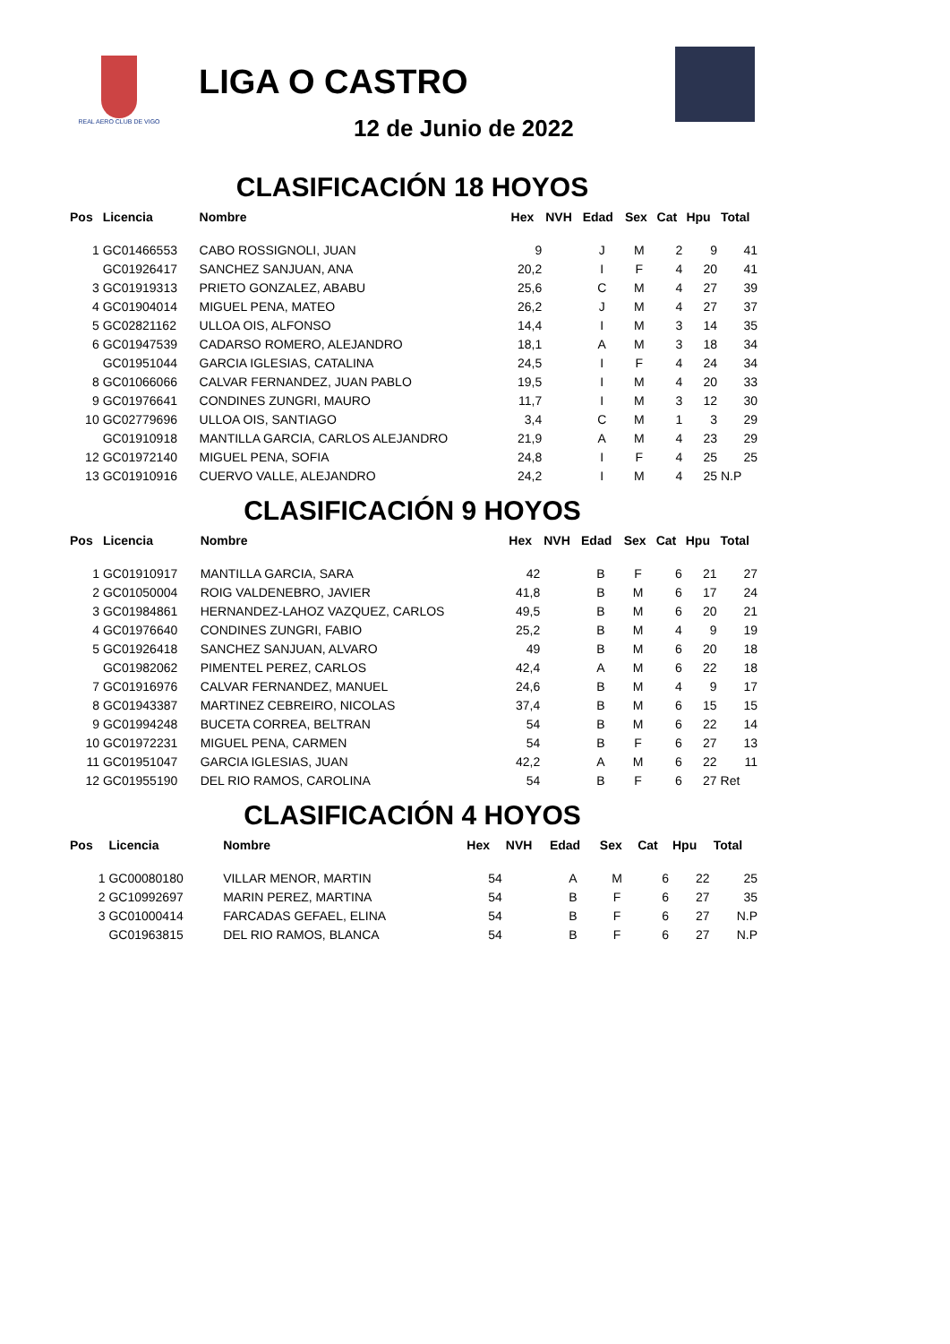REAL AERO CLUB DE VIGO
LIGA O CASTRO
12 de Junio de 2022
CLASIFICACIÓN 18 HOYOS
| Pos | Licencia | Nombre | Hex | NVH | Edad | Sex | Cat | Hpu | Total |
| --- | --- | --- | --- | --- | --- | --- | --- | --- | --- |
| 1 | GC01466553 | CABO ROSSIGNOLI, JUAN | 9 | | J | M | 2 | 9 | 41 |
| | GC01926417 | SANCHEZ SANJUAN, ANA | 20,2 | | I | F | 4 | 20 | 41 |
| 3 | GC01919313 | PRIETO GONZALEZ, ABABU | 25,6 | | C | M | 4 | 27 | 39 |
| 4 | GC01904014 | MIGUEL PENA, MATEO | 26,2 | | J | M | 4 | 27 | 37 |
| 5 | GC02821162 | ULLOA OIS, ALFONSO | 14,4 | | I | M | 3 | 14 | 35 |
| 6 | GC01947539 | CADARSO ROMERO, ALEJANDRO | 18,1 | | A | M | 3 | 18 | 34 |
| | GC01951044 | GARCIA IGLESIAS, CATALINA | 24,5 | | I | F | 4 | 24 | 34 |
| 8 | GC01066066 | CALVAR FERNANDEZ, JUAN PABLO | 19,5 | | I | M | 4 | 20 | 33 |
| 9 | GC01976641 | CONDINES ZUNGRI, MAURO | 11,7 | | I | M | 3 | 12 | 30 |
| 10 | GC02779696 | ULLOA OIS, SANTIAGO | 3,4 | | C | M | 1 | 3 | 29 |
| | GC01910918 | MANTILLA GARCIA, CARLOS ALEJANDRO | 21,9 | | A | M | 4 | 23 | 29 |
| 12 | GC01972140 | MIGUEL PENA, SOFIA | 24,8 | | I | F | 4 | 25 | 25 |
| 13 | GC01910916 | CUERVO VALLE, ALEJANDRO | 24,2 | | I | M | 4 | 25 | N.P |
CLASIFICACIÓN 9 HOYOS
| Pos | Licencia | Nombre | Hex | NVH | Edad | Sex | Cat | Hpu | Total |
| --- | --- | --- | --- | --- | --- | --- | --- | --- | --- |
| 1 | GC01910917 | MANTILLA GARCIA, SARA | 42 | | B | F | 6 | 21 | 27 |
| 2 | GC01050004 | ROIG VALDENEBRO, JAVIER | 41,8 | | B | M | 6 | 17 | 24 |
| 3 | GC01984861 | HERNANDEZ-LAHOZ VAZQUEZ, CARLOS | 49,5 | | B | M | 6 | 20 | 21 |
| 4 | GC01976640 | CONDINES ZUNGRI, FABIO | 25,2 | | B | M | 4 | 9 | 19 |
| 5 | GC01926418 | SANCHEZ SANJUAN, ALVARO | 49 | | B | M | 6 | 20 | 18 |
| | GC01982062 | PIMENTEL PEREZ, CARLOS | 42,4 | | A | M | 6 | 22 | 18 |
| 7 | GC01916976 | CALVAR FERNANDEZ, MANUEL | 24,6 | | B | M | 4 | 9 | 17 |
| 8 | GC01943387 | MARTINEZ CEBREIRO, NICOLAS | 37,4 | | B | M | 6 | 15 | 15 |
| 9 | GC01994248 | BUCETA CORREA, BELTRAN | 54 | | B | M | 6 | 22 | 14 |
| 10 | GC01972231 | MIGUEL PENA, CARMEN | 54 | | B | F | 6 | 27 | 13 |
| 11 | GC01951047 | GARCIA IGLESIAS, JUAN | 42,2 | | A | M | 6 | 22 | 11 |
| 12 | GC01955190 | DEL RIO RAMOS, CAROLINA | 54 | | B | F | 6 | 27 | Ret |
CLASIFICACIÓN 4 HOYOS
| Pos | Licencia | Nombre | Hex | NVH | Edad | Sex | Cat | Hpu | Total |
| --- | --- | --- | --- | --- | --- | --- | --- | --- | --- |
| 1 | GC00080180 | VILLAR MENOR, MARTIN | 54 | | A | M | 6 | 22 | 25 |
| 2 | GC10992697 | MARIN PEREZ, MARTINA | 54 | | B | F | 6 | 27 | 35 |
| 3 | GC01000414 | FARCADAS GEFAEL, ELINA | 54 | | B | F | 6 | 27 | N.P |
| | GC01963815 | DEL RIO RAMOS, BLANCA | 54 | | B | F | 6 | 27 | N.P |